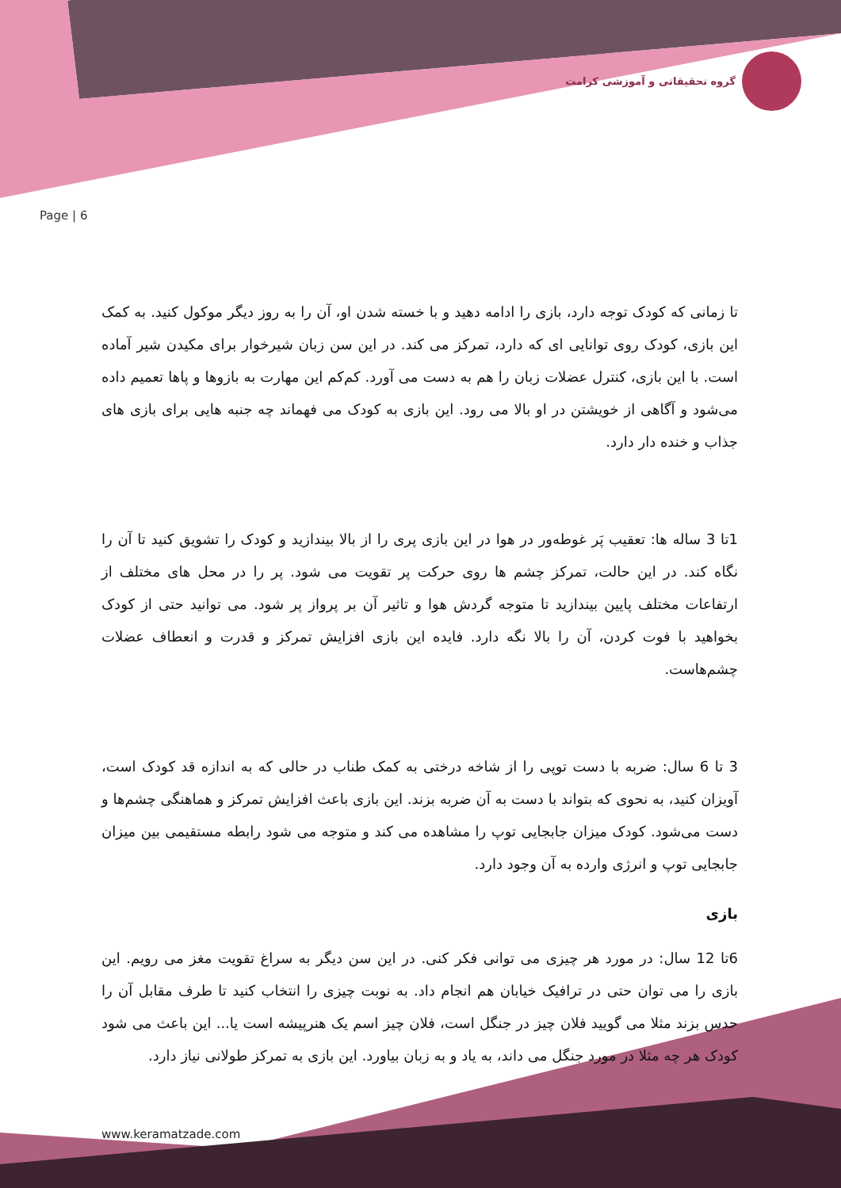گروه تحقیقاتی و آموزشی کرامت
Page | 6
تا زمانی که کودک توجه دارد، بازی را ادامه دهید و با خسته شدن او، آن را به روز دیگر موکول کنید. به کمک این بازی، کودک روی توانایی ای که دارد، تمرکز می کند. در این سن زبان شیرخوار برای مکیدن شیر آماده است. با این بازی، کنترل عضلات زبان را هم به دست می آورد. کم‌کم این مهارت به بازوها و پاها تعمیم داده می‌شود و آگاهی از خویشتن در او بالا می رود. این بازی به کودک می فهماند چه جنبه هایی برای بازی های جذاب و خنده دار دارد.
1تا 3 ساله ها: تعقیب پَر غوطه‌ور در هوا در این بازی پری را از بالا بیندازید و کودک را تشویق کنید تا آن را نگاه کند. در این حالت، تمرکز چشم ها روی حرکت پر تقویت می شود. پر را در محل های مختلف از ارتفاعات مختلف پایین بیندازید تا متوجه گردش هوا و تاثیر آن بر پرواز پر شود. می توانید حتی از کودک بخواهید با فوت کردن، آن را بالا نگه دارد. فایده این بازی افزایش تمرکز و قدرت و انعطاف عضلات چشم‌هاست.
3 تا 6 سال: ضربه با دست توپی را از شاخه درختی به کمک طناب در حالی که به اندازه قد کودک است، آویزان کنید، به نحوی که بتواند با دست به آن ضربه بزند. این بازی باعث افزایش تمرکز و هماهنگی چشم‌ها و دست می‌شود. کودک میزان جابجایی توپ را مشاهده می کند و متوجه می شود رابطه مستقیمی بین میزان جابجایی توپ و انرژی وارده به آن وجود دارد.
بازی
6تا 12 سال: در مورد هر چیزی می توانی فکر کنی. در این سن دیگر به سراغ تقویت مغز می رویم. این بازی را می توان حتی در ترافیک خیابان هم انجام داد. به نوبت چیزی را انتخاب کنید تا طرف مقابل آن را حدس بزند مثلا می گویید فلان چیز در جنگل است، فلان چیز اسم یک هنرپیشه است یا... این باعث می شود کودک هر چه مثلا در مورد جنگل می داند، به یاد و به زبان بیاورد. این بازی به تمرکز طولانی نیاز دارد.
www.keramatzade.com